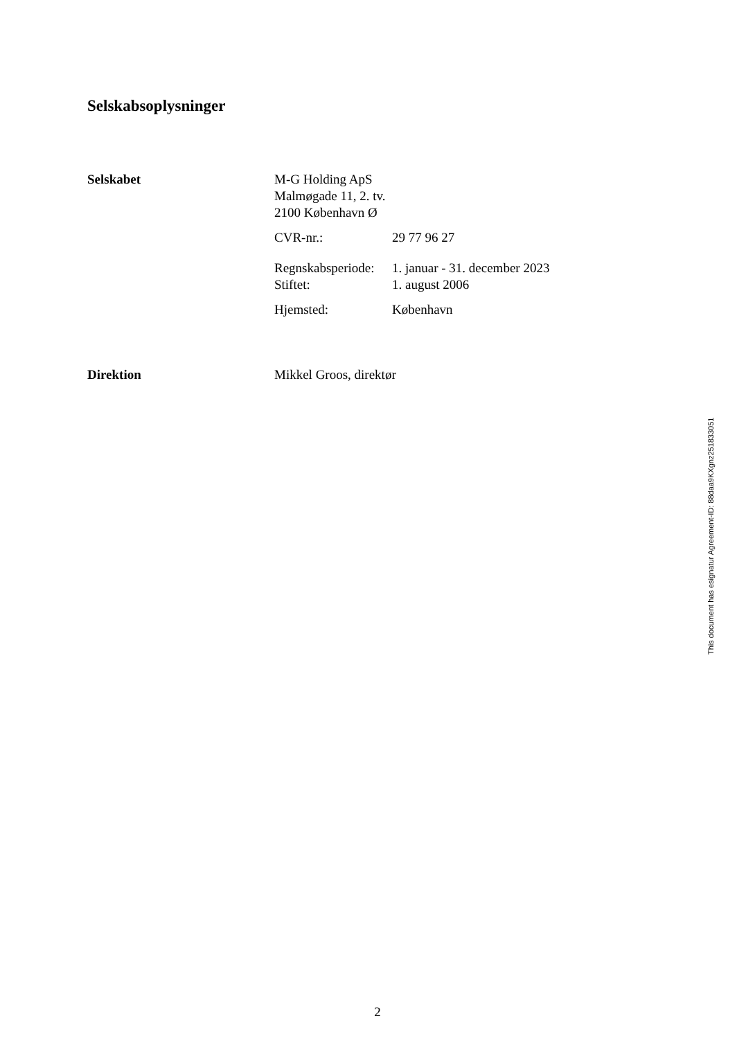Selskabsoplysninger
Selskabet M-G Holding ApS
Malmøgade 11, 2. tv.
2100 København Ø
CVR-nr.: 29 77 96 27
Regnskabsperiode: 1. januar - 31. december 2023
Stiftet: 1. august 2006
Hjemsted: København
Direktion Mikkel Groos, direktør
This document has esignatur Agreement-ID: 88daa9KXgnz251833051
2